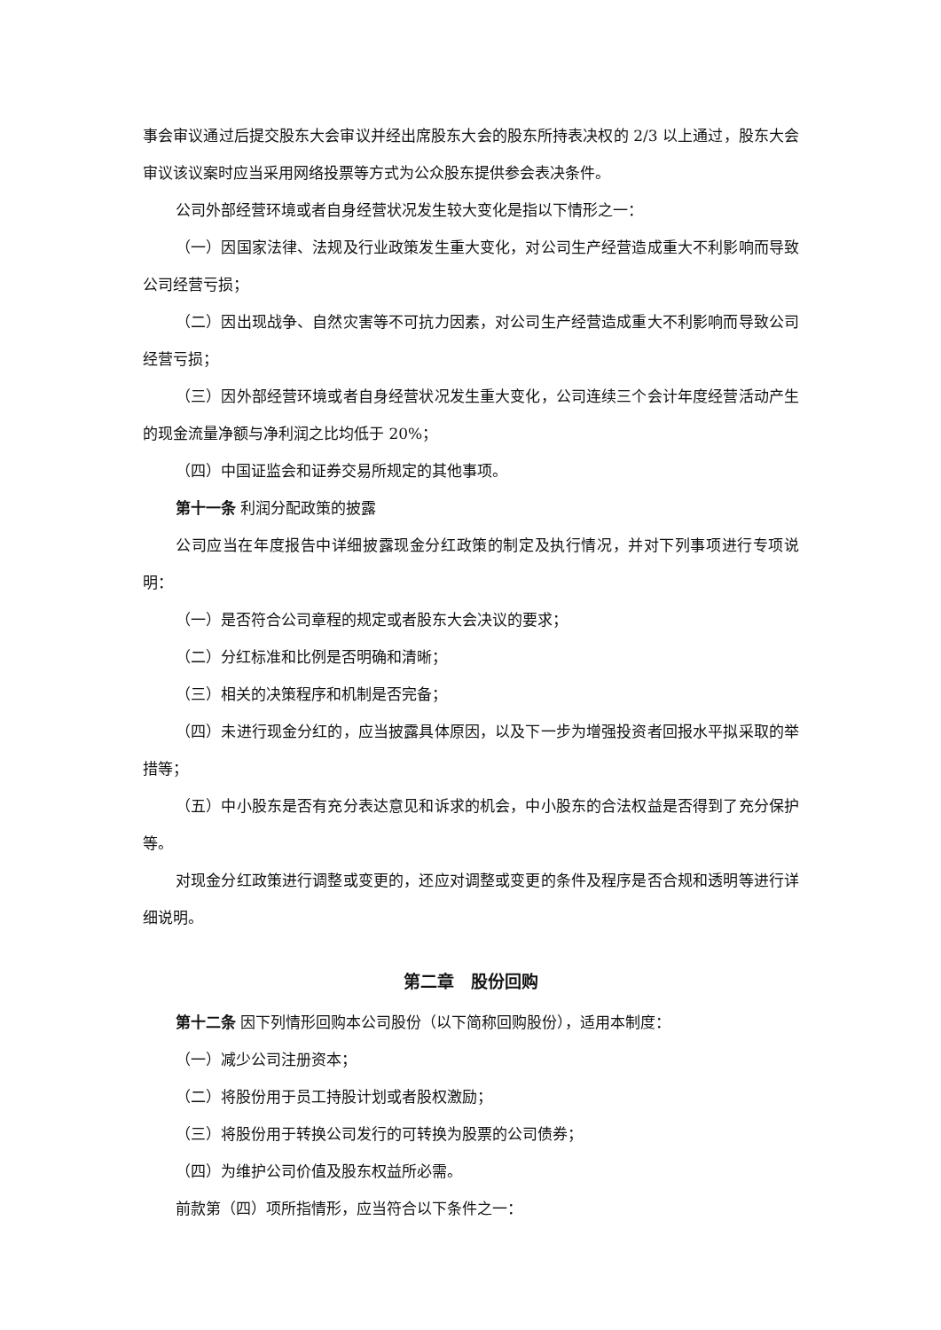事会审议通过后提交股东大会审议并经出席股东大会的股东所持表决权的 2/3 以上通过，股东大会审议该议案时应当采用网络投票等方式为公众股东提供参会表决条件。
公司外部经营环境或者自身经营状况发生较大变化是指以下情形之一：
（一）因国家法律、法规及行业政策发生重大变化，对公司生产经营造成重大不利影响而导致公司经营亏损；
（二）因出现战争、自然灾害等不可抗力因素，对公司生产经营造成重大不利影响而导致公司经营亏损；
（三）因外部经营环境或者自身经营状况发生重大变化，公司连续三个会计年度经营活动产生的现金流量净额与净利润之比均低于 20%；
（四）中国证监会和证券交易所规定的其他事项。
第十一条 利润分配政策的披露
公司应当在年度报告中详细披露现金分红政策的制定及执行情况，并对下列事项进行专项说明：
（一）是否符合公司章程的规定或者股东大会决议的要求；
（二）分红标准和比例是否明确和清晰；
（三）相关的决策程序和机制是否完备；
（四）未进行现金分红的，应当披露具体原因，以及下一步为增强投资者回报水平拟采取的举措等；
（五）中小股东是否有充分表达意见和诉求的机会，中小股东的合法权益是否得到了充分保护等。
对现金分红政策进行调整或变更的，还应对调整或变更的条件及程序是否合规和透明等进行详细说明。
第二章　股份回购
第十二条 因下列情形回购本公司股份（以下简称回购股份），适用本制度：
（一）减少公司注册资本；
（二）将股份用于员工持股计划或者股权激励；
（三）将股份用于转换公司发行的可转换为股票的公司债券；
（四）为维护公司价值及股东权益所必需。
前款第（四）项所指情形，应当符合以下条件之一：